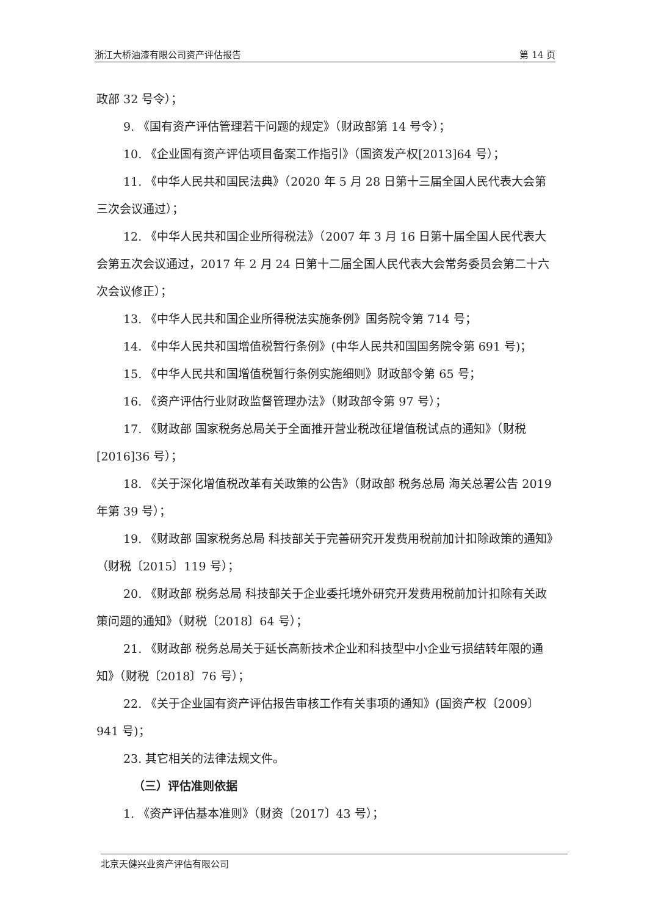浙江大桥油漆有限公司资产评估报告 第 14 页
政部 32 号令）；
9. 《国有资产评估管理若干问题的规定》（财政部第 14 号令）；
10. 《企业国有资产评估项目备案工作指引》（国资发产权[2013]64 号）；
11. 《中华人民共和国民法典》（2020 年 5 月 28 日第十三届全国人民代表大会第三次会议通过）；
12. 《中华人民共和国企业所得税法》（2007 年 3 月 16 日第十届全国人民代表大会第五次会议通过，2017 年 2 月 24 日第十二届全国人民代表大会常务委员会第二十六次会议修正）；
13. 《中华人民共和国企业所得税法实施条例》国务院令第 714 号；
14. 《中华人民共和国增值税暂行条例》(中华人民共和国国务院令第 691 号)；
15. 《中华人民共和国增值税暂行条例实施细则》财政部令第 65 号；
16. 《资产评估行业财政监督管理办法》（财政部令第 97 号）；
17. 《财政部 国家税务总局关于全面推开营业税改征增值税试点的通知》（财税[2016]36 号）；
18. 《关于深化增值税改革有关政策的公告》（财政部 税务总局 海关总署公告 2019 年第 39 号）；
19. 《财政部 国家税务总局 科技部关于完善研究开发费用税前加计扣除政策的通知》（财税〔2015〕119 号）；
20. 《财政部 税务总局 科技部关于企业委托境外研究开发费用税前加计扣除有关政策问题的通知》（财税〔2018〕64 号）；
21. 《财政部 税务总局关于延长高新技术企业和科技型中小企业亏损结转年限的通知》（财税〔2018〕76 号）；
22. 《关于企业国有资产评估报告审核工作有关事项的通知》(国资产权〔2009〕941 号)；
23. 其它相关的法律法规文件。
（三）评估准则依据
1. 《资产评估基本准则》（财资〔2017〕43 号）；
北京天健兴业资产评估有限公司